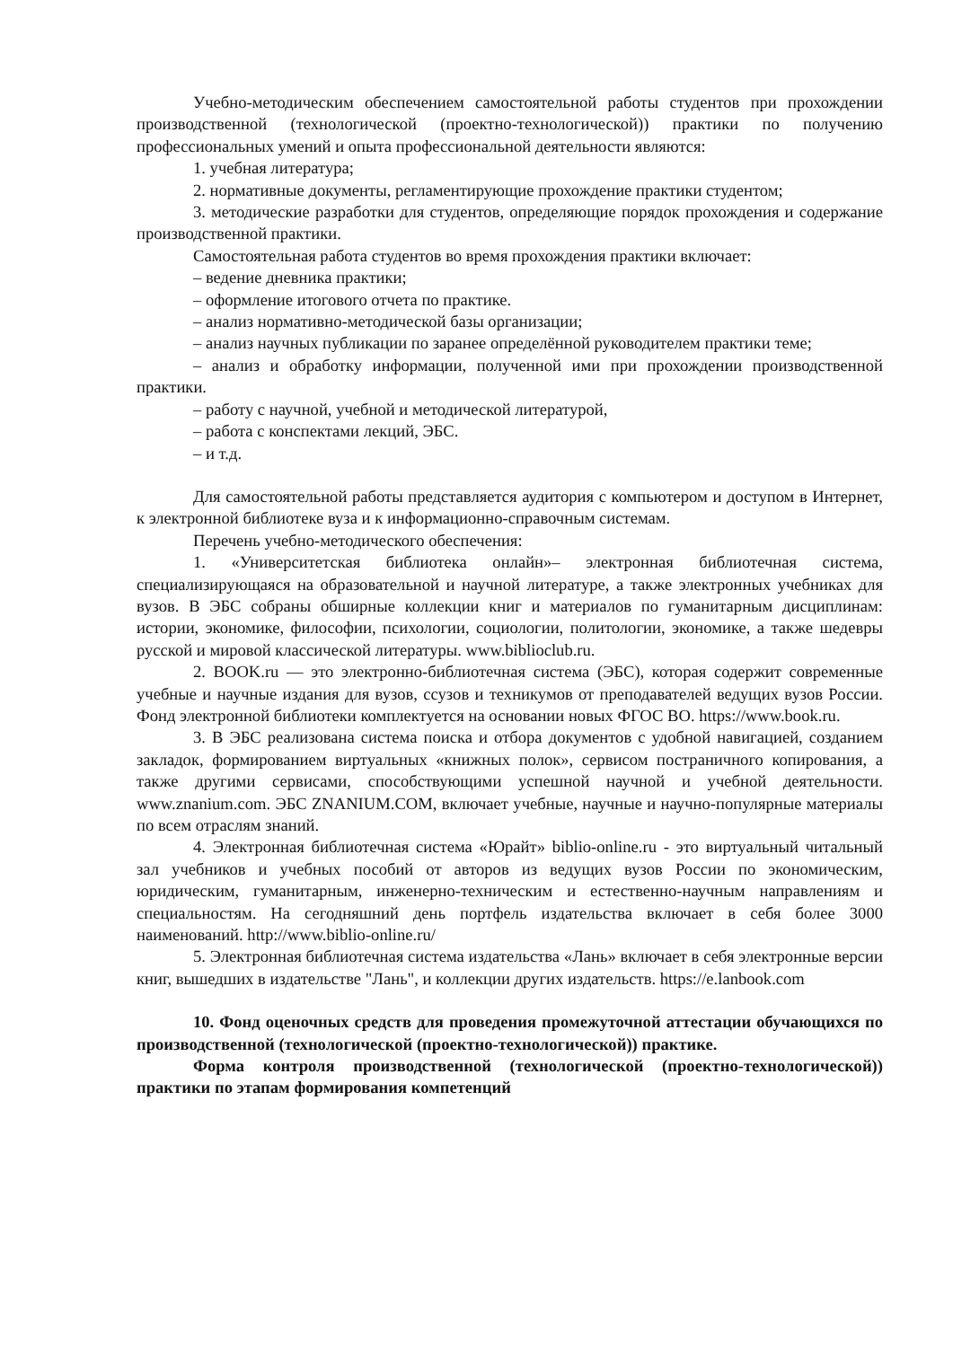Учебно-методическим обеспечением самостоятельной работы студентов при прохождении производственной (технологической (проектно-технологической)) практики по получению профессиональных умений и опыта профессиональной деятельности являются:
1. учебная литература;
2. нормативные документы, регламентирующие прохождение практики студентом;
3. методические разработки для студентов, определяющие порядок прохождения и содержание производственной практики.
Самостоятельная работа студентов во время прохождения практики включает:
– ведение дневника практики;
– оформление итогового отчета по практике.
– анализ нормативно-методической базы организации;
– анализ научных публикации по заранее определённой руководителем практики теме;
– анализ и обработку информации, полученной ими при прохождении производственной практики.
– работу с научной, учебной и методической литературой,
– работа с конспектами лекций, ЭБС.
– и т.д.
Для самостоятельной работы представляется аудитория с компьютером и доступом в Интернет, к электронной библиотеке вуза и к информационно-справочным системам.
Перечень учебно-методического обеспечения:
1. «Университетская библиотека онлайн»‒ электронная библиотечная система, специализирующаяся на образовательной и научной литературе, а также электронных учебниках для вузов. В ЭБС собраны обширные коллекции книг и материалов по гуманитарным дисциплинам: истории, экономике, философии, психологии, социологии, политологии, экономике, а также шедевры русской и мировой классической литературы. www.biblioclub.ru.
2. BOOK.ru — это электронно-библиотечная система (ЭБС), которая содержит современные учебные и научные издания для вузов, ссузов и техникумов от преподавателей ведущих вузов России. Фонд электронной библиотеки комплектуется на основании новых ФГОС ВО. https://www.book.ru.
3. В ЭБС реализована система поиска и отбора документов с удобной навигацией, созданием закладок, формированием виртуальных «книжных полок», сервисом постраничного копирования, а также другими сервисами, способствующими успешной научной и учебной деятельности. www.znanium.com. ЭБС ZNANIUM.COM, включает учебные, научные и научно-популярные материалы по всем отраслям знаний.
4. Электронная библиотечная система «Юрайт» biblio-online.ru - это виртуальный читальный зал учебников и учебных пособий от авторов из ведущих вузов России по экономическим, юридическим, гуманитарным, инженерно-техническим и естественно-научным направлениям и специальностям. На сегодняшний день портфель издательства включает в себя более 3000 наименований. http://www.biblio-online.ru/
5. Электронная библиотечная система издательства «Лань» включает в себя электронные версии книг, вышедших в издательстве "Лань", и коллекции других издательств. https://e.lanbook.com
10. Фонд оценочных средств для проведения промежуточной аттестации обучающихся по производственной (технологической (проектно-технологической)) практике.
Форма контроля производственной (технологической (проектно-технологической)) практики по этапам формирования компетенций